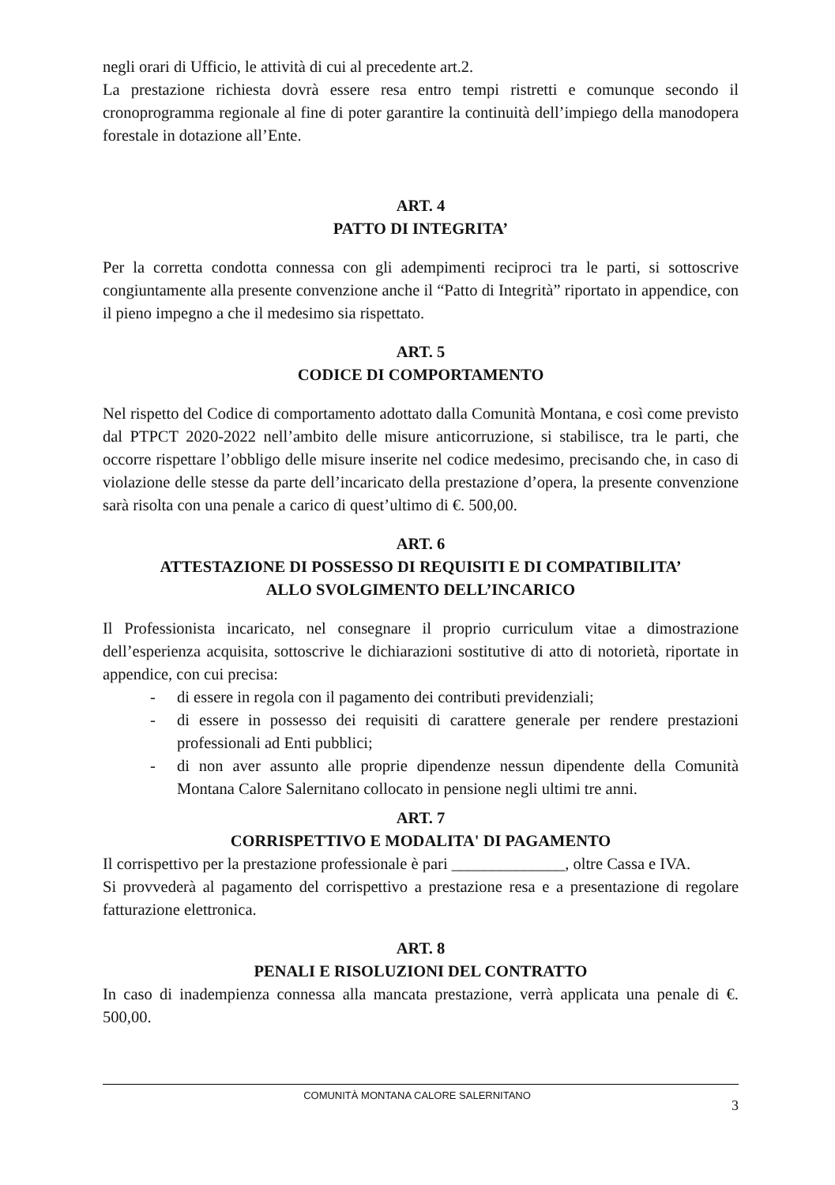negli orari di Ufficio, le attività di cui al precedente art.2.
La prestazione richiesta dovrà essere resa entro tempi ristretti e comunque secondo il cronoprogramma regionale al fine di poter garantire la continuità dell’impiego della manodopera forestale in dotazione all’Ente.
ART. 4
PATTO DI INTEGRITA’
Per la corretta condotta connessa con gli adempimenti reciproci tra le parti, si sottoscrive congiuntamente alla presente convenzione anche il “Patto di Integrità” riportato in appendice, con il pieno impegno a che il medesimo sia rispettato.
ART. 5
CODICE DI COMPORTAMENTO
Nel rispetto del Codice di comportamento adottato dalla Comunità Montana, e così come previsto dal PTPCT 2020-2022 nell’ambito delle misure anticorruzione, si stabilisce, tra le parti, che occorre rispettare l’obbligo delle misure inserite nel codice medesimo, precisando che, in caso di violazione delle stesse da parte dell’incaricato della prestazione d’opera, la presente convenzione sarà risolta con una penale a carico di quest’ultimo di €. 500,00.
ART. 6
ATTESTAZIONE DI POSSESSO DI REQUISITI E DI COMPATIBILITA’
ALLO SVOLGIMENTO DELL’INCARICO
Il Professionista incaricato, nel consegnare il proprio curriculum vitae a dimostrazione dell’esperienza acquisita, sottoscrive le dichiarazioni sostitutive di atto di notorietà, riportate in appendice, con cui precisa:
- di essere in regola con il pagamento dei contributi previdenziali;
- di essere in possesso dei requisiti di carattere generale per rendere prestazioni professionali ad Enti pubblici;
- di non aver assunto alle proprie dipendenze nessun dipendente della Comunità Montana Calore Salernitano collocato in pensione negli ultimi tre anni.
ART. 7
CORRISPETTIVO E MODALITA' DI PAGAMENTO
Il corrispettivo per la prestazione professionale è pari ______________, oltre Cassa e IVA.
Si provvederà al pagamento del corrispettivo a prestazione resa e a presentazione di regolare fatturazione elettronica.
ART. 8
PENALI E RISOLUZIONI DEL CONTRATTO
In caso di inadempienza connessa alla mancata prestazione, verrà applicata una penale di €. 500,00.
COMUNITÀ MONTANA CALORE SALERNITANO 3